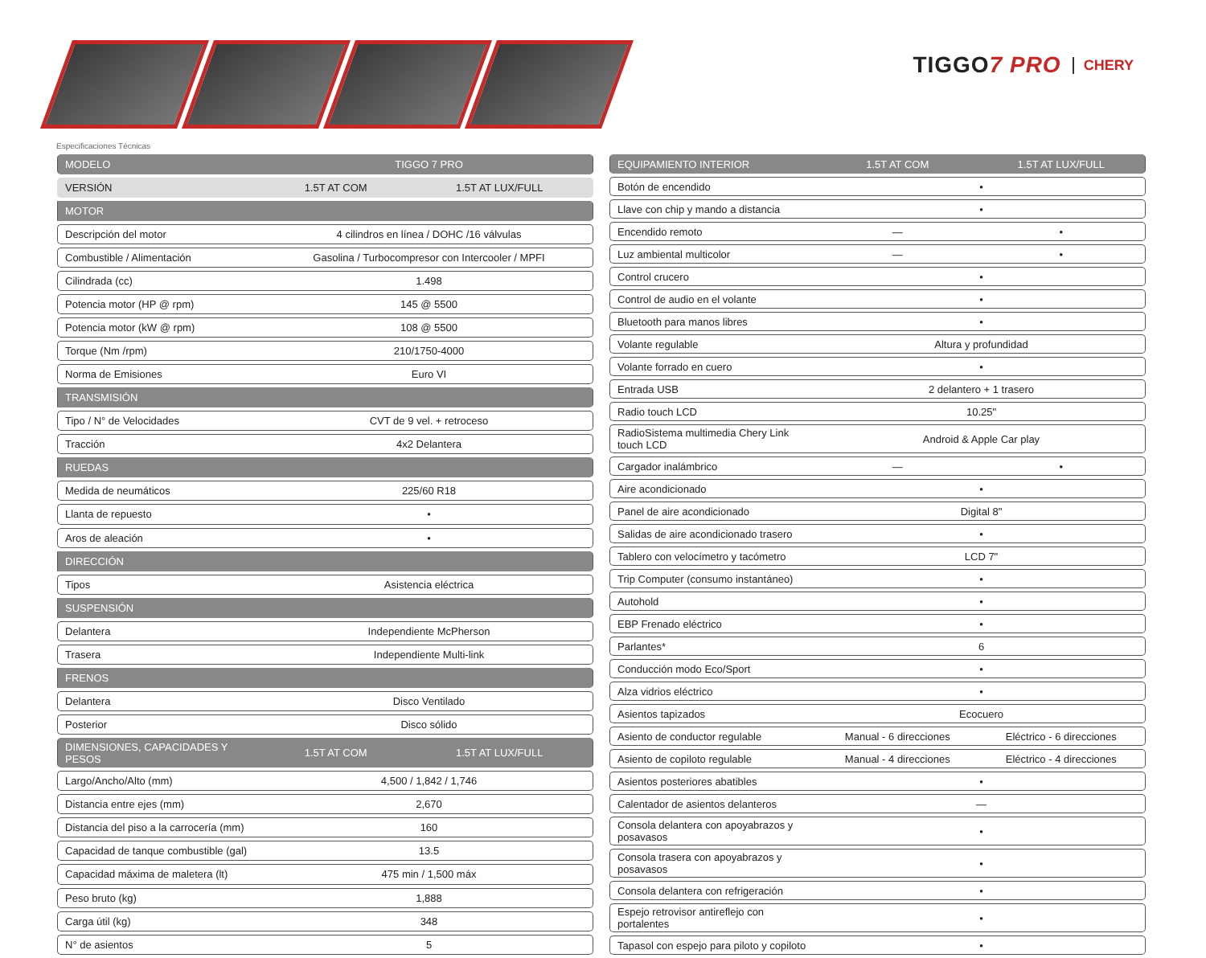TIGGO7 PRO
CHERY
Especificaciones Técnicas
| MODELO | TIGGO 7 PRO | |
| --- | --- | --- |
| VERSIÓN | 1.5T AT COM | 1.5T AT LUX/FULL |
| MOTOR | | |
| Descripción del motor | 4 cilindros en línea / DOHC /16 válvulas | |
| Combustible / Alimentación | Gasolina / Turbocompresor con Intercooler / MPFI | |
| Cilindrada (cc) | 1.498 | |
| Potencia motor (HP @ rpm) | 145 @ 5500 | |
| Potencia motor (kW @ rpm) | 108 @ 5500 | |
| Torque (Nm /rpm) | 210/1750-4000 | |
| Norma de Emisiones | Euro VI | |
| TRANSMISIÓN | | |
| Tipo / N° de Velocidades | CVT de 9 vel. + retroceso | |
| Tracción | 4x2 Delantera | |
| RUEDAS | | |
| Medida de neumáticos | 225/60 R18 | |
| Llanta de repuesto | • | |
| Aros de aleación | • | |
| DIRECCIÓN | | |
| Tipos | Asistencia eléctrica | |
| SUSPENSIÓN | | |
| Delantera | Independiente McPherson | |
| Trasera | Independiente Multi-link | |
| FRENOS | | |
| Delantera | Disco Ventilado | |
| Posterior | Disco sólido | |
| DIMENSIONES, CAPACIDADES Y PESOS | 1.5T AT COM | 1.5T AT LUX/FULL |
| Largo/Ancho/Alto (mm) | 4,500 / 1,842 / 1,746 | |
| Distancia entre ejes (mm) | 2,670 | |
| Distancia del piso a la carrocería (mm) | 160 | |
| Capacidad de tanque combustible (gal) | 13.5 | |
| Capacidad máxima de maletera (lt) | 475 min / 1,500 máx | |
| Peso bruto (kg) | 1,888 | |
| Carga útil (kg) | 348 | |
| N° de asientos | 5 | |
| EQUIPAMIENTO INTERIOR | 1.5T AT COM | 1.5T AT LUX/FULL |
| --- | --- | --- |
| Botón de encendido | • | |
| Llave con chip y mando a distancia | • | |
| Encendido remoto | — | • |
| Luz ambiental multicolor | — | • |
| Control crucero | • | |
| Control de audio en el volante | • | |
| Bluetooth para manos libres | • | |
| Volante regulable | Altura y profundidad | |
| Volante forrado en cuero | • | |
| Entrada USB | 2 delantero + 1 trasero | |
| Radio touch LCD | 10.25" | |
| RadioSistema multimedia Chery Link touch LCD | Android & Apple Car play | |
| Cargador inalámbrico | — | • |
| Aire acondicionado | • | |
| Panel de aire acondicionado | Digital 8" | |
| Salidas de aire acondicionado trasero | • | |
| Tablero con velocímetro y tacómetro | LCD 7" | |
| Trip Computer (consumo instantáneo) | • | |
| Autohold | • | |
| EBP Frenado eléctrico | • | |
| Parlantes* | 6 | |
| Conducción modo Eco/Sport | • | |
| Alza vidrios eléctrico | • | |
| Asientos tapizados | Ecocuero | |
| Asiento de conductor regulable | Manual - 6 direcciones | Eléctrico - 6 direcciones |
| Asiento de copiloto regulable | Manual - 4 direcciones | Eléctrico - 4 direcciones |
| Asientos posteriores abatibles | • | |
| Calentador de asientos delanteros | — | |
| Consola delantera con apoyabrazos y posavasos | • | |
| Consola trasera con apoyabrazos y posavasos | • | |
| Consola delantera con refrigeración | • | |
| Espejo retrovisor antireflejo con portalentes | • | |
| Tapasol con espejo para piloto y copiloto | • | |